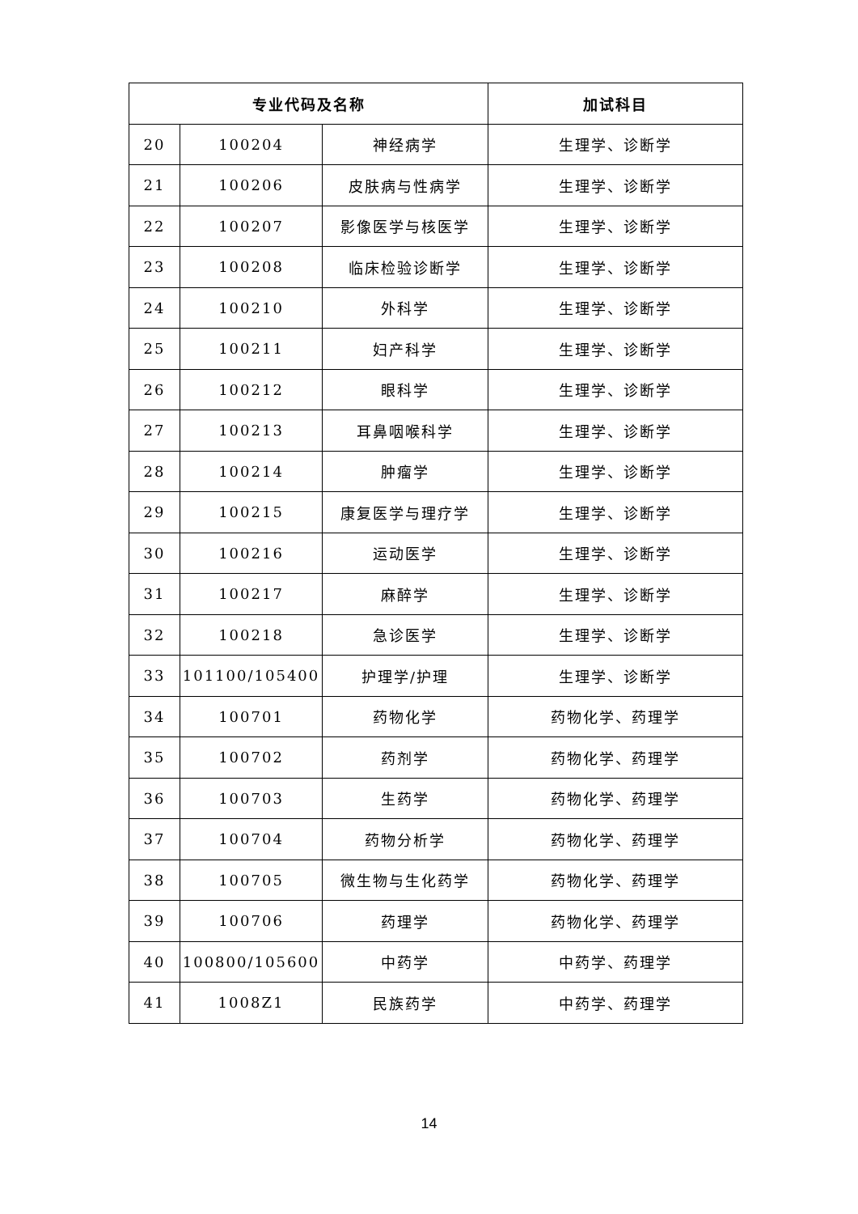| 专业代码及名称 | | | 加试科目 |
| --- | --- | --- | --- |
| 20 | 100204 | 神经病学 | 生理学、诊断学 |
| 21 | 100206 | 皮肤病与性病学 | 生理学、诊断学 |
| 22 | 100207 | 影像医学与核医学 | 生理学、诊断学 |
| 23 | 100208 | 临床检验诊断学 | 生理学、诊断学 |
| 24 | 100210 | 外科学 | 生理学、诊断学 |
| 25 | 100211 | 妇产科学 | 生理学、诊断学 |
| 26 | 100212 | 眼科学 | 生理学、诊断学 |
| 27 | 100213 | 耳鼻咽喉科学 | 生理学、诊断学 |
| 28 | 100214 | 肿瘤学 | 生理学、诊断学 |
| 29 | 100215 | 康复医学与理疗学 | 生理学、诊断学 |
| 30 | 100216 | 运动医学 | 生理学、诊断学 |
| 31 | 100217 | 麻醉学 | 生理学、诊断学 |
| 32 | 100218 | 急诊医学 | 生理学、诊断学 |
| 33 | 101100/105400 | 护理学/护理 | 生理学、诊断学 |
| 34 | 100701 | 药物化学 | 药物化学、药理学 |
| 35 | 100702 | 药剂学 | 药物化学、药理学 |
| 36 | 100703 | 生药学 | 药物化学、药理学 |
| 37 | 100704 | 药物分析学 | 药物化学、药理学 |
| 38 | 100705 | 微生物与生化药学 | 药物化学、药理学 |
| 39 | 100706 | 药理学 | 药物化学、药理学 |
| 40 | 100800/105600 | 中药学 | 中药学、药理学 |
| 41 | 1008Z1 | 民族药学 | 中药学、药理学 |
14